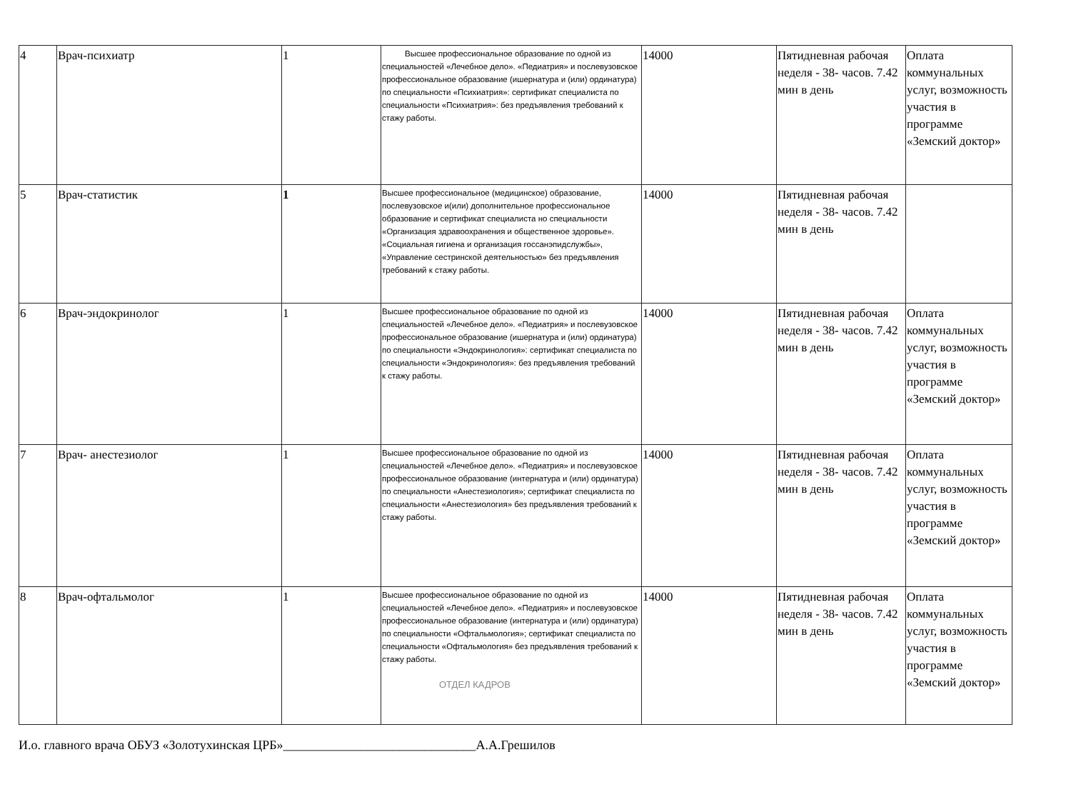| 4 | Врач-психиатр | 1 | Высшее профессиональное образование по одной из специальностей «Лечебное дело». «Педиатрия» и послевузовское профессиональное образование (ишернатура и (или) ординатура) по специальности «Психиатрия»: сертификат специалиста по специальности «Психиатрия»: без предъявления требований к стажу работы. | 14000 | Пятидневная рабочая неделя - 38- часов. 7.42 мин в день | Оплата коммунальных услуг, возможность участия в программе «Земский доктор» |
| 5 | Врач-статистик | 1 | Высшее профессиональное (медицинское) образование, послевузовское и(или) дополнительное профессиональное образование и сертификат специалиста но специальности «Организация здравоохранения и общественное здоровье». «Социальная гигиена и организация госсанэпидслужбы», «Управление сестринской деятельностью» без предъявления требований к стажу работы. | 14000 | Пятидневная рабочая неделя - 38- часов. 7.42 мин в день | |
| 6 | Врач-эндокринолог | 1 | Высшее профессиональное образование по одной из специальностей «Лечебное дело». «Педиатрия» и послевузовское профессиональное образование (ишернатура и (или) ординатура) по специальности «Эндокринология»: сертификат специалиста по специальности «Эндокринология»: без предъявления требований к стажу работы. | 14000 | Пятидневная рабочая неделя - 38- часов. 7.42 мин в день | Оплата коммунальных услуг, возможность участия в программе «Земский доктор» |
| 7 | Врач- анестезиолог | 1 | Высшее профессиональное образование по одной из специальностей «Лечебное дело». «Педиатрия» и послевузовское профессиональное образование (интернатура и (или) ординатура) по специальности «Анестезиология»; сертификат специалиста по специальности «Анестезиология» без предъявления требований к стажу работы. | 14000 | Пятидневная рабочая неделя - 38- часов. 7.42 мин в день | Оплата коммунальных услуг, возможность участия в программе «Земский доктор» |
| 8 | Врач-офтальмолог | 1 | Высшее профессиональное образование по одной из специальностей «Лечебное дело». «Педиатрия» и послевузовское профессиональное образование (интернатура и (или) ординатура) по специальности «Офтальмология»; сертификат специалиста по специальности «Офтальмология» без предъявления требований к стажу работы. ОТДЕЛ КАДРОВ | 14000 | Пятидневная рабочая неделя - 38- часов. 7.42 мин в день | Оплата коммунальных услуг, возможность участия в программе «Земский доктор» |
И.о. главного врача ОБУЗ «Золотухинская ЦРБ»______________________________А.А.Грешилов